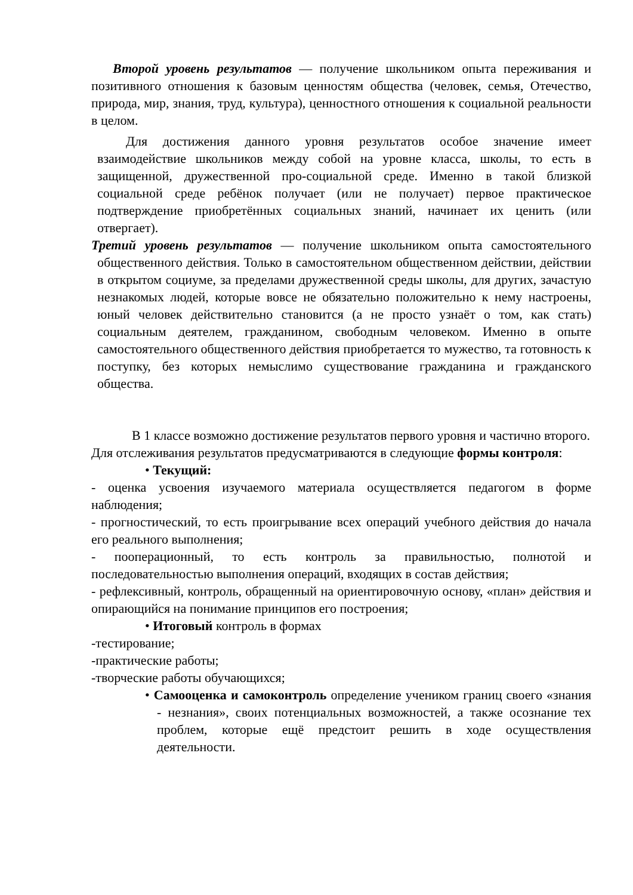Второй уровень результатов — получение школьником опыта переживания и позитивного отношения к базовым ценностям общества (человек, семья, Отечество, природа, мир, знания, труд, культура), ценностного отношения к социальной реальности в целом.
Для достижения данного уровня результатов особое значение имеет взаимодействие школьников между собой на уровне класса, школы, то есть в защищенной, дружественной про-социальной среде. Именно в такой близкой социальной среде ребёнок получает (или не получает) первое практическое подтверждение приобретённых социальных знаний, начинает их ценить (или отвергает).
Третий уровень результатов — получение школьником опыта самостоятельного общественного действия. Только в самостоятельном общественном действии, действии в открытом социуме, за пределами дружественной среды школы, для других, зачастую незнакомых людей, которые вовсе не обязательно положительно к нему настроены, юный человек действительно становится (а не просто узнаёт о том, как стать) социальным деятелем, гражданином, свободным человеком. Именно в опыте самостоятельного общественного действия приобретается то мужество, та готовность к поступку, без которых немыслимо существование гражданина и гражданского общества.
В 1 классе возможно достижение результатов первого уровня и частично второго.
Для отслеживания результатов предусматриваются в следующие формы контроля:
• Текущий:
- оценка усвоения изучаемого материала осуществляется педагогом в форме наблюдения;
- прогностический, то есть проигрывание всех операций учебного действия до начала его реального выполнения;
- пооперационный, то есть контроль за правильностью, полнотой и последовательностью выполнения операций, входящих в состав действия;
- рефлексивный, контроль, обращенный на ориентировочную основу, «план» действия и опирающийся на понимание принципов его построения;
• Итоговый контроль в формах
-тестирование;
-практические работы;
-творческие работы обучающихся;
• Самооценка и самоконтроль определение учеником границ своего «знания - незнания», своих потенциальных возможностей, а также осознание тех проблем, которые ещё предстоит решить в ходе осуществления деятельности.